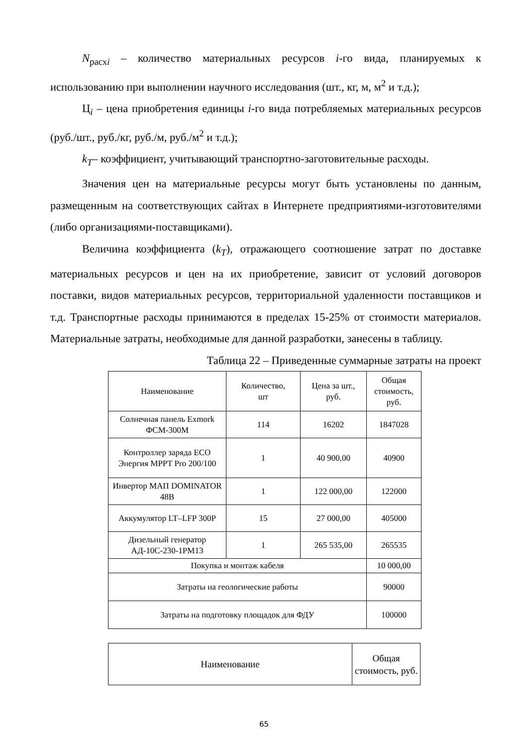N<sub>расхi</sub> – количество материальных ресурсов i-го вида, планируемых к использованию при выполнении научного исследования (шт., кг, м, м<sup>2</sup> и т.д.);
Ц<sub>i</sub> – цена приобретения единицы i-го вида потребляемых материальных ресурсов (руб./шт., руб./кг, руб./м, руб./м<sup>2</sup> и т.д.);
k<sub>T</sub>– коэффициент, учитывающий транспортно-заготовительные расходы.
Значения цен на материальные ресурсы могут быть установлены по данным, размещенным на соответствующих сайтах в Интернете предприятиями-изготовителями (либо организациями-поставщиками).
Величина коэффициента (k<sub>T</sub>), отражающего соотношение затрат по доставке материальных ресурсов и цен на их приобретение, зависит от условий договоров поставки, видов материальных ресурсов, территориальной удаленности поставщиков и т.д. Транспортные расходы принимаются в пределах 15-25% от стоимости материалов. Материальные затраты, необходимые для данной разработки, занесены в таблицу.
Таблица 22 – Приведенные суммарные затраты на проект
| Наименование | Количество, шт | Цена за шт., руб. | Общая стоимость, руб. |
| Солнечная панель Exmork ФСМ-300М | 114 | 16202 | 1847028 |
| Контроллер заряда ECO Энергия MPPT Pro 200/100 | 1 | 40 900,00 | 40900 |
| Инвертор МАП DOMINATOR 48В | 1 | 122 000,00 | 122000 |
| Аккумулятор LT–LFP 300P | 15 | 27 000,00 | 405000 |
| Дизельный генератор АД-10С-230-1РМ13 | 1 | 265 535,00 | 265535 |
| Покупка и монтаж кабеля | | | 10 000,00 |
| Затраты на геологические работы | | | 90000 |
| Затраты на подготовку площадок для ФДУ | | | 100000 |
| Наименование | Общая стоимость, руб. |
65